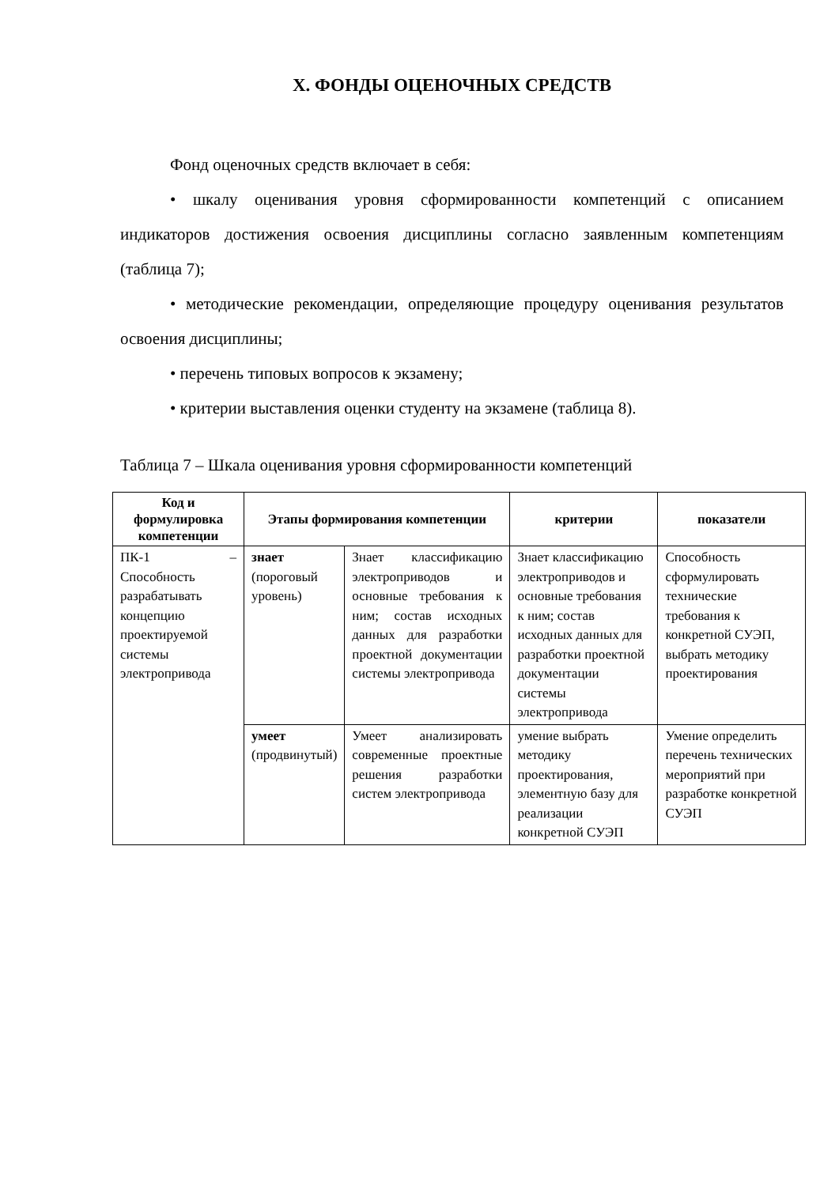X. ФОНДЫ ОЦЕНОЧНЫХ СРЕДСТВ
Фонд оценочных средств включает в себя:
• шкалу оценивания уровня сформированности компетенций с описанием индикаторов достижения освоения дисциплины согласно заявленным компетенциям (таблица 7);
• методические рекомендации, определяющие процедуру оценивания результатов освоения дисциплины;
• перечень типовых вопросов к экзамену;
• критерии выставления оценки студенту на экзамене (таблица 8).
Таблица 7 – Шкала оценивания уровня сформированности компетенций
| Код и формулировка компетенции | Этапы формирования компетенции | | критерии | показатели |
| --- | --- | --- | --- | --- |
| ПК-1 – Способность разрабатывать концепцию проектируемой системы электропривода | знает (пороговый уровень) | Знает классификацию электроприводов и основные требования к ним; состав исходных данных для разработки проектной документации системы электропривода | Знает классификацию электроприводов и основные требования к ним; состав исходных данных для разработки проектной документации системы электропривода | Способность сформулировать технические требования к конкретной СУЭП, выбрать методику проектирования |
| | умеет (продвинутый) | Умеет анализировать современные проектные решения разработки систем электропривода | умение выбрать методику проектирования, элементную базу для реализации конкретной СУЭП | Умение определить перечень технических мероприятий при разработке конкретной СУЭП |